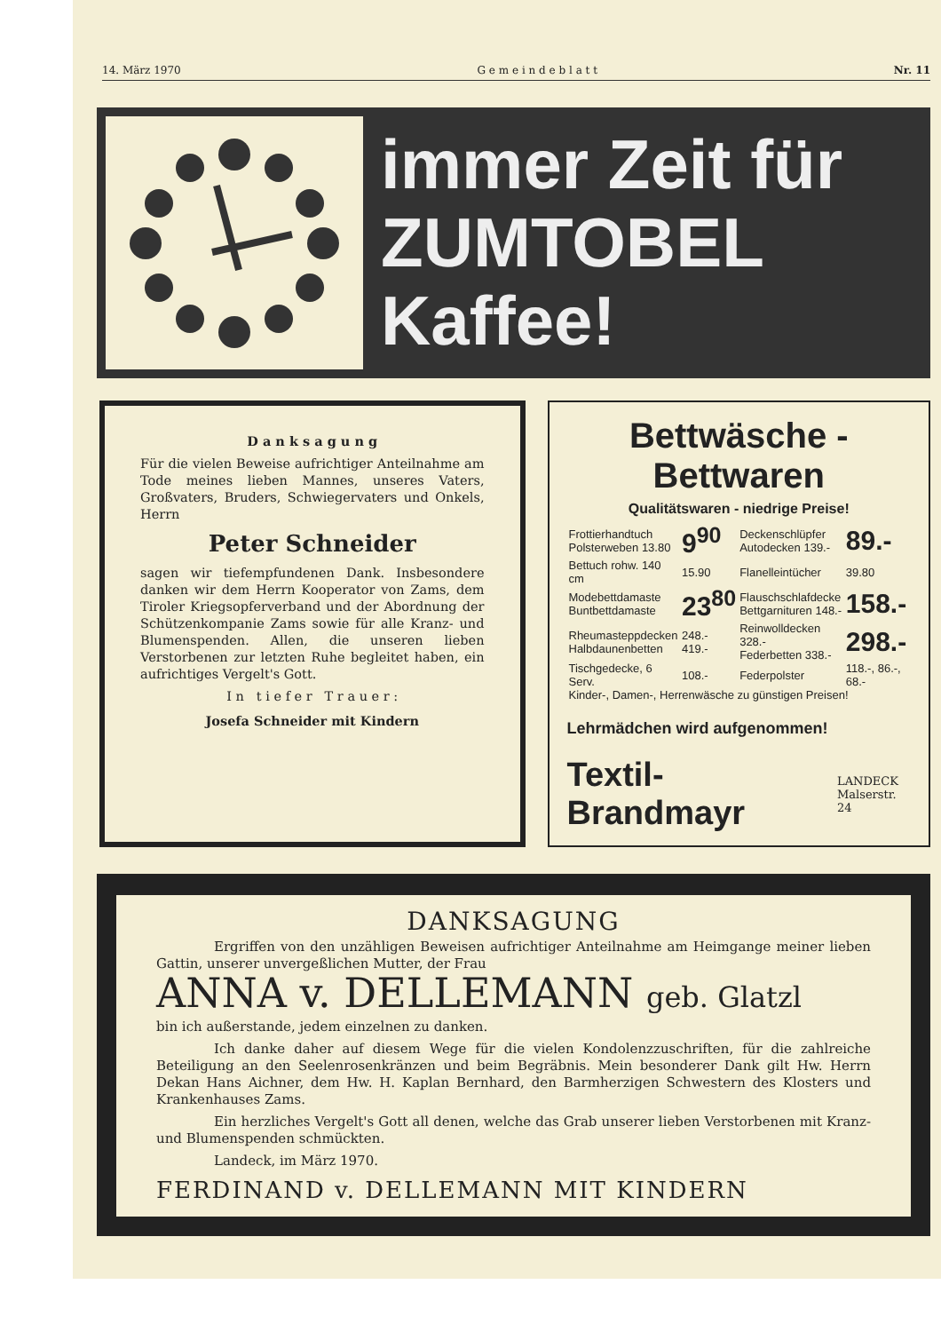14. März 1970 G e m e i n d e b l a t t Nr. 11
immer Zeit für
ZUMTOBEL
Kaffee!
D a n k s a g u n g
Für die vielen Beweise aufrichtiger Anteilnahme am Tode meines lieben Mannes, unseres Vaters, Großvaters, Bruders, Schwiegervaters und Onkels, Herrn
Peter Schneider
sagen wir tiefempfundenen Dank. Insbesondere danken wir dem Herrn Kooperator von Zams, dem Tiroler Kriegsopferverband und der Abordnung der Schützenkompanie Zams sowie für alle Kranz- und Blumenspenden. Allen, die unseren lieben Verstorbenen zur letzten Ruhe begleitet haben, ein aufrichtiges Vergelt's Gott.
I n t i e f e r T r a u e r :
Josefa Schneider mit Kindern
Bettwäsche - Bettwaren
Qualitätswaren - niedrige Preise!
| Frottierhandtuch Polsterweben 13.80 | 9<sup>90</sup> | Deckenschlüpfer Autodecken 139.- | 89.- |
| Bettuch rohw. 140 cm | 15.90 | Flanelleintücher | 39.80 |
| Modebettdamaste Buntbettdamaste | 23<sup>80</sup> | Flauschschlafdecke Bettgarnituren 148.- | 158.- |
| Rheumasteppdecken Halbdaunenbetten | 248.- 419.- | Reinwolldecken 328.- Federbetten 338.- | 298.- |
| Tischgedecke, 6 Serv. | 108.- | Federpolster | 118.-, 86.-, 68.- |
| Kinder-, Damen-, Herrenwäsche zu günstigen Preisen! | | | |
Lehrmädchen wird aufgenommen!
Textil-Brandmayr LANDECK
Malserstr. 24
DANKSAGUNG
Ergriffen von den unzähligen Beweisen aufrichtiger Anteilnahme am Heimgange meiner lieben Gattin, unserer unvergeßlichen Mutter, der Frau
ANNA v. DELLEMANN geb. Glatzl
bin ich außerstande, jedem einzelnen zu danken.
Ich danke daher auf diesem Wege für die vielen Kondolenzzuschriften, für die zahlreiche Beteiligung an den Seelenrosenkränzen und beim Begräbnis. Mein besonderer Dank gilt Hw. Herrn Dekan Hans Aichner, dem Hw. H. Kaplan Bernhard, den Barmherzigen Schwestern des Klosters und Krankenhauses Zams.
Ein herzliches Vergelt's Gott all denen, welche das Grab unserer lieben Verstorbenen mit Kranz- und Blumenspenden schmückten.
Landeck, im März 1970.
FERDINAND v. DELLEMANN MIT KINDERN